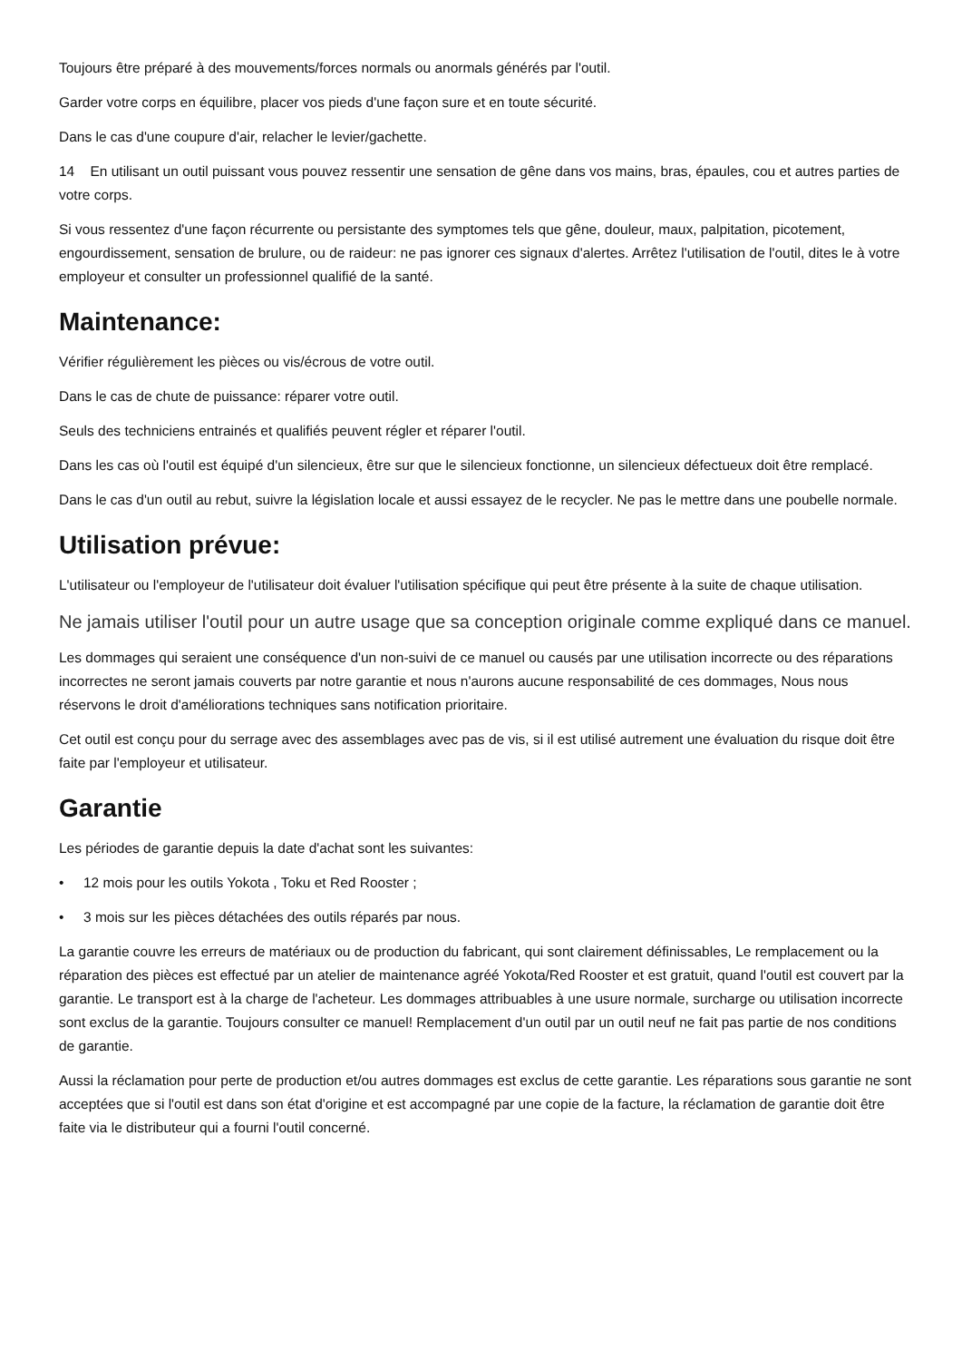Toujours être préparé à des mouvements/forces normals ou anormals générés par l'outil.
Garder votre corps en équilibre, placer vos pieds d'une façon sure et en toute sécurité.
Dans le cas d'une coupure d'air, relacher le levier/gachette.
14 En utilisant un outil puissant vous pouvez ressentir une sensation de gêne dans vos mains, bras, épaules, cou et autres parties de votre corps.
Si vous ressentez d'une façon récurrente ou persistante des symptomes tels que gêne, douleur, maux, palpitation, picotement, engourdissement, sensation de brulure, ou de raideur: ne pas ignorer ces signaux d'alertes. Arrêtez l'utilisation de l'outil, dites le à votre employeur et consulter un professionnel qualifié de la santé.
Maintenance:
Vérifier régulièrement les pièces ou vis/écrous de votre outil.
Dans le cas de chute de puissance: réparer votre outil.
Seuls des techniciens entrainés et qualifiés peuvent régler et réparer l'outil.
Dans les cas où l'outil est équipé d'un silencieux, être sur que le silencieux fonctionne, un silencieux défectueux doit être remplacé.
Dans le cas d'un outil au rebut, suivre la législation locale et aussi essayez de le recycler. Ne pas le mettre dans une poubelle normale.
Utilisation prévue:
L'utilisateur ou l'employeur de l'utilisateur doit évaluer l'utilisation spécifique qui peut être présente à la suite de chaque utilisation.
Ne jamais utiliser l'outil pour un autre usage que sa conception originale comme expliqué dans ce manuel.
Les dommages qui seraient une conséquence d'un non-suivi de ce manuel ou causés par une utilisation incorrecte ou des réparations incorrectes ne seront jamais couverts par notre garantie et nous n'aurons aucune responsabilité de ces dommages, Nous nous réservons le droit d'améliorations techniques sans notification prioritaire.
Cet outil est conçu pour du serrage avec des assemblages avec pas de vis, si il est utilisé autrement une évaluation du risque doit être faite par l'employeur et utilisateur.
Garantie
Les périodes de garantie depuis la date d'achat sont les suivantes:
• 12 mois pour les outils Yokota , Toku et Red Rooster ;
• 3 mois sur les pièces détachées des outils réparés par nous.
La garantie couvre les erreurs de matériaux ou de production du fabricant, qui sont clairement définissables, Le remplacement ou la réparation des pièces est effectué par un atelier de maintenance agréé Yokota/Red Rooster et est gratuit, quand l'outil est couvert par la garantie. Le transport est à la charge de l'acheteur. Les dommages attribuables à une usure normale, surcharge ou utilisation incorrecte sont exclus de la garantie. Toujours consulter ce manuel! Remplacement d'un outil par un outil neuf ne fait pas partie de nos conditions de garantie.
Aussi la réclamation pour perte de production et/ou autres dommages est exclus de cette garantie. Les réparations sous garantie ne sont acceptées que si l'outil est dans son état d'origine et est accompagné par une copie de la facture, la réclamation de garantie doit être faite via le distributeur qui a fourni l'outil concerné.